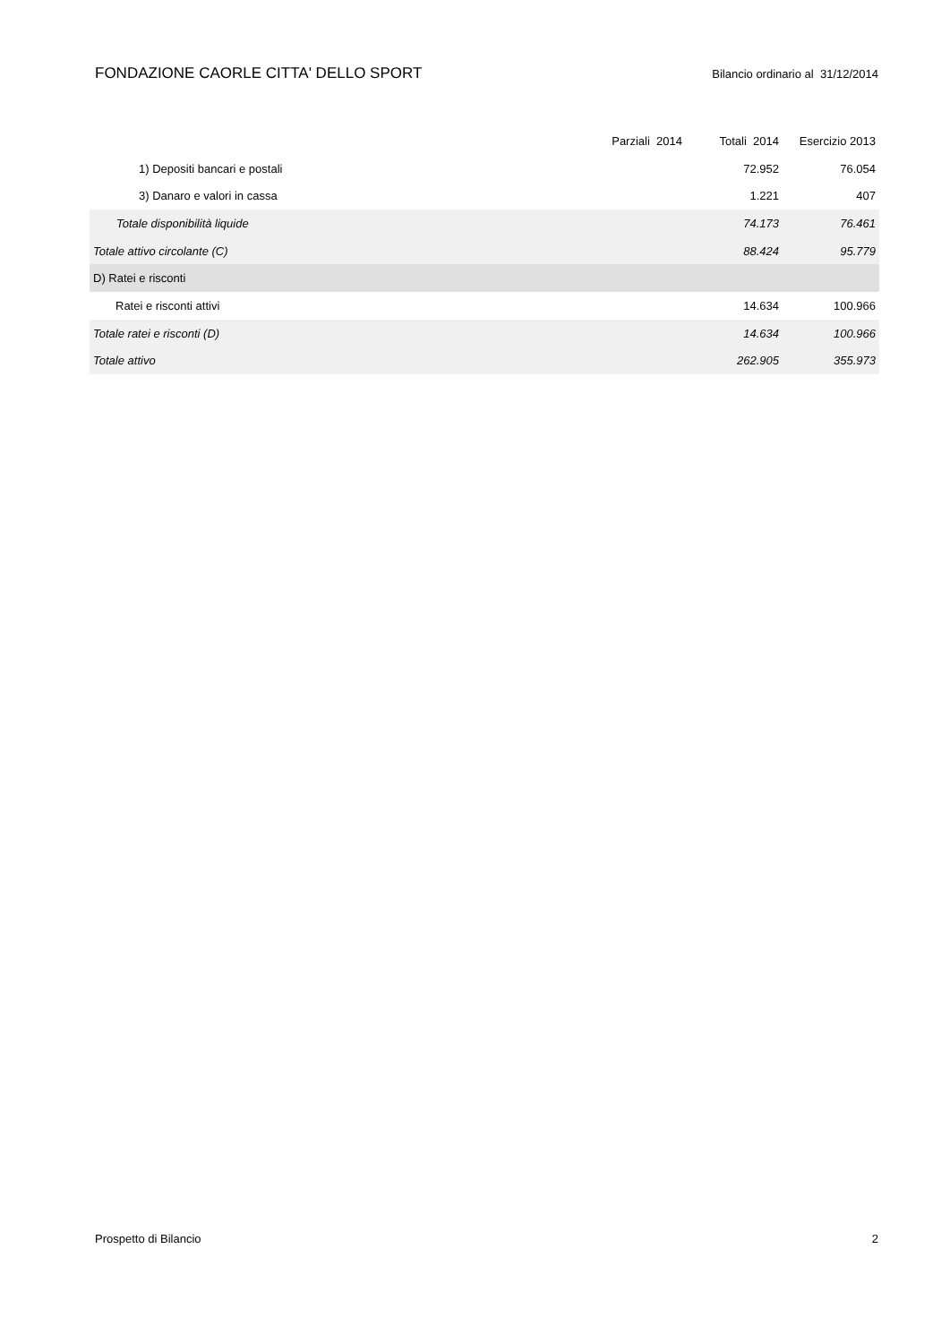FONDAZIONE CAORLE CITTA' DELLO SPORT Bilancio ordinario al 31/12/2014
| | Parziali 2014 | Totali 2014 | Esercizio 2013 |
| --- | --- | --- | --- |
| 1) Depositi bancari e postali | | 72.952 | 76.054 |
| 3) Danaro e valori in cassa | | 1.221 | 407 |
| Totale disponibilità liquide | | 74.173 | 76.461 |
| Totale attivo circolante (C) | | 88.424 | 95.779 |
| D) Ratei e risconti | | | |
| Ratei e risconti attivi | | 14.634 | 100.966 |
| Totale ratei e risconti (D) | | 14.634 | 100.966 |
| Totale attivo | | 262.905 | 355.973 |
Prospetto di Bilancio 2